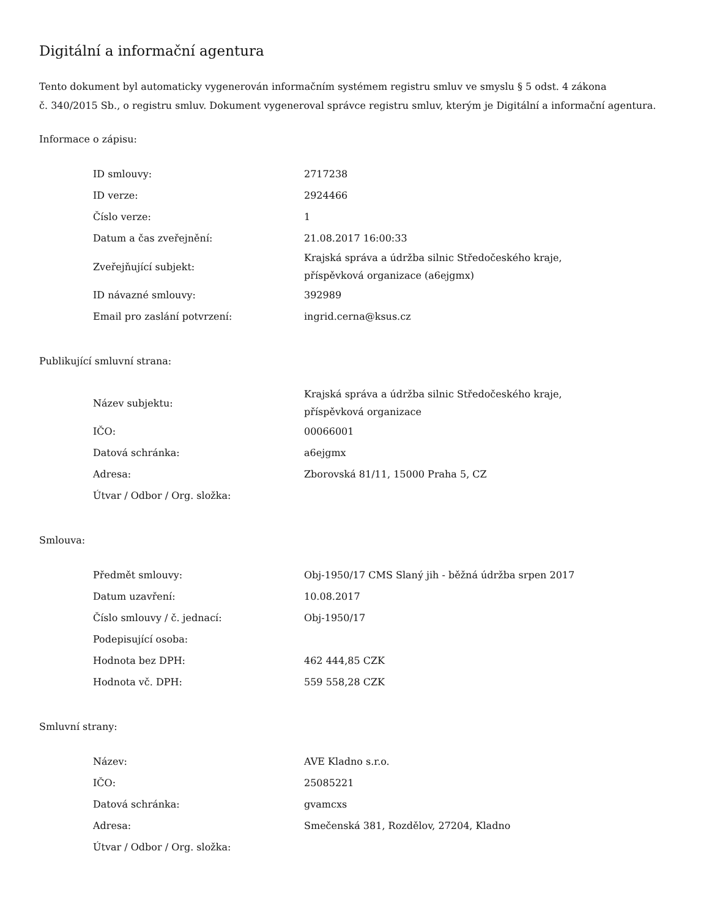Digitální a informační agentura
Tento dokument byl automaticky vygenerován informačním systémem registru smluv ve smyslu § 5 odst. 4 zákona
č. 340/2015 Sb., o registru smluv. Dokument vygeneroval správce registru smluv, kterým je Digitální a informační agentura.
Informace o zápisu:
| ID smlouvy: | 2717238 |
| ID verze: | 2924466 |
| Číslo verze: | 1 |
| Datum a čas zveřejnění: | 21.08.2017 16:00:33 |
| Zveřejňující subjekt: | Krajská správa a údržba silnic Středočeského kraje, příspěvková organizace (a6ejgmx) |
| ID návazné smlouvy: | 392989 |
| Email pro zaslání potvrzení: | ingrid.cerna@ksus.cz |
Publikující smluvní strana:
| Název subjektu: | Krajská správa a údržba silnic Středočeského kraje, příspěvková organizace |
| IČO: | 00066001 |
| Datová schránka: | a6ejgmx |
| Adresa: | Zborovská 81/11, 15000 Praha 5, CZ |
| Útvar / Odbor / Org. složka: | |
Smlouva:
| Předmět smlouvy: | Obj-1950/17 CMS Slaný jih - běžná údržba srpen 2017 |
| Datum uzavření: | 10.08.2017 |
| Číslo smlouvy / č. jednací: | Obj-1950/17 |
| Podepisující osoba: | |
| Hodnota bez DPH: | 462 444,85 CZK |
| Hodnota vč. DPH: | 559 558,28 CZK |
Smluvní strany:
| Název: | AVE Kladno s.r.o. |
| IČO: | 25085221 |
| Datová schránka: | gvamcxs |
| Adresa: | Smečenská 381, Rozdělov, 27204, Kladno |
| Útvar / Odbor / Org. složka: | |